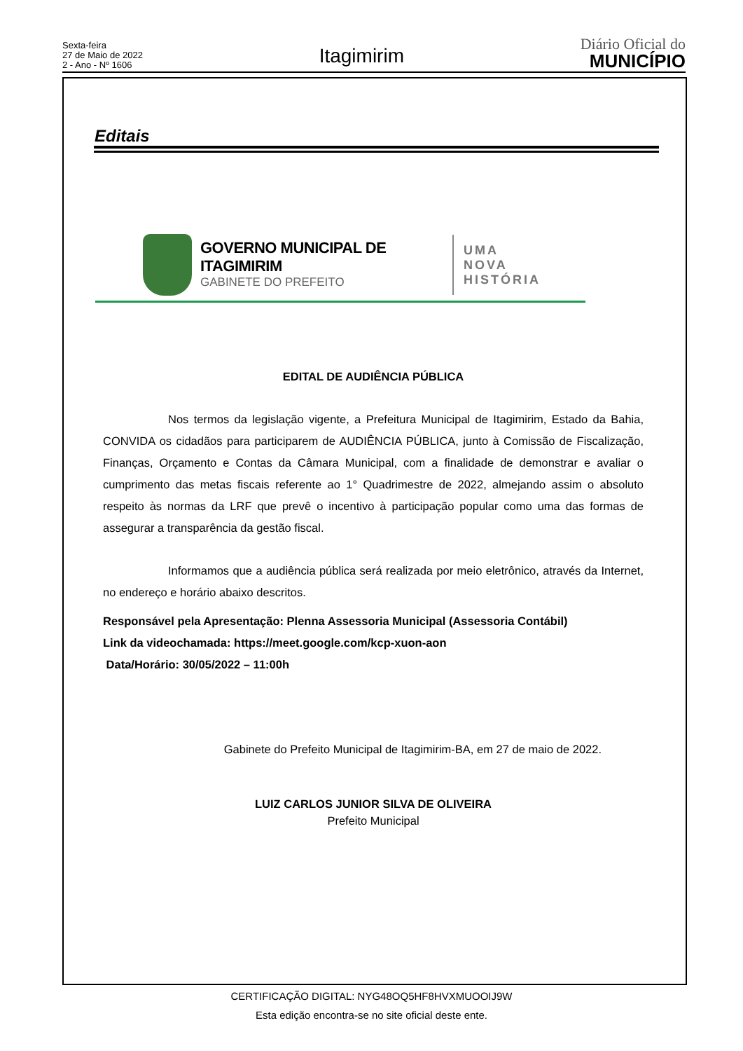Sexta-feira
27 de Maio de 2022
2 - Ano - Nº 1606
Itagimirim
Diário Oficial do
MUNICÍPIO
Editais
GOVERNO MUNICIPAL DE ITAGIMIRIM
GABINETE DO PREFEITO
UMA
NOVA
HISTÓRIA
EDITAL DE AUDIÊNCIA PÚBLICA
Nos termos da legislação vigente, a Prefeitura Municipal de Itagimirim, Estado da Bahia, CONVIDA os cidadãos para participarem de AUDIÊNCIA PÚBLICA, junto à Comissão de Fiscalização, Finanças, Orçamento e Contas da Câmara Municipal, com a finalidade de demonstrar e avaliar o cumprimento das metas fiscais referente ao 1° Quadrimestre de 2022, almejando assim o absoluto respeito às normas da LRF que prevê o incentivo à participação popular como uma das formas de assegurar a transparência da gestão fiscal.
Informamos que a audiência pública será realizada por meio eletrônico, através da Internet, no endereço e horário abaixo descritos.
Responsável pela Apresentação: Plenna Assessoria Municipal (Assessoria Contábil)
Link da videochamada: https://meet.google.com/kcp-xuon-aon
Data/Horário: 30/05/2022 – 11:00h
Gabinete do Prefeito Municipal de Itagimirim-BA, em 27 de maio de 2022.
LUIZ CARLOS JUNIOR SILVA DE OLIVEIRA
Prefeito Municipal
CERTIFICAÇÃO DIGITAL: NYG48OQ5HF8HVXMUOOIJ9W
Esta edição encontra-se no site oficial deste ente.